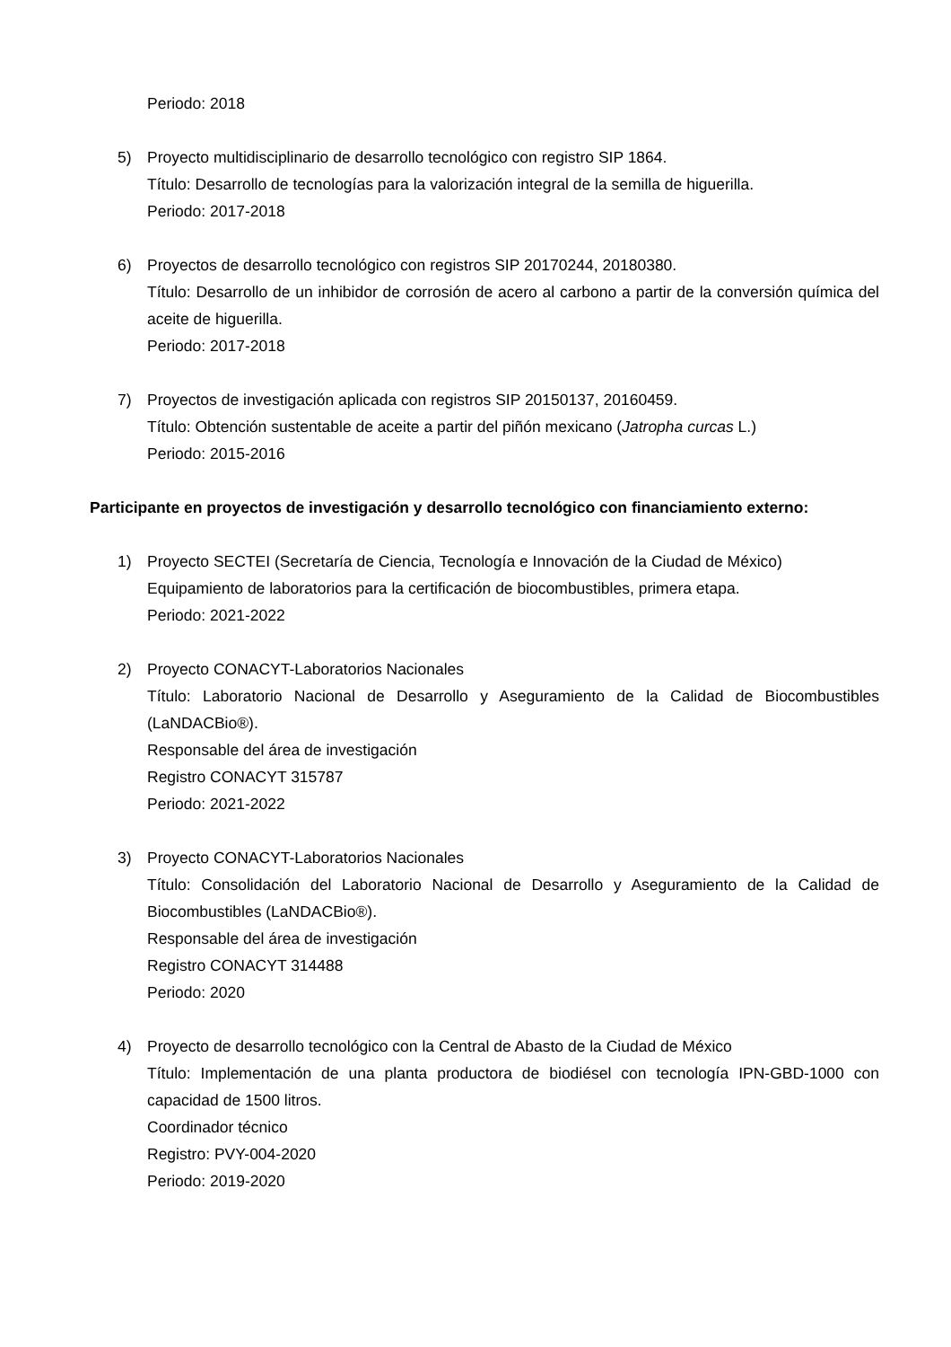Periodo: 2018
5) Proyecto multidisciplinario de desarrollo tecnológico con registro SIP 1864.
Título: Desarrollo de tecnologías para la valorización integral de la semilla de higuerilla.
Periodo: 2017-2018
6) Proyectos de desarrollo tecnológico con registros SIP 20170244, 20180380.
Título: Desarrollo de un inhibidor de corrosión de acero al carbono a partir de la conversión química del aceite de higuerilla.
Periodo: 2017-2018
7) Proyectos de investigación aplicada con registros SIP 20150137, 20160459.
Título: Obtención sustentable de aceite a partir del piñón mexicano (Jatropha curcas L.)
Periodo: 2015-2016
Participante en proyectos de investigación y desarrollo tecnológico con financiamiento externo:
1) Proyecto SECTEI (Secretaría de Ciencia, Tecnología e Innovación de la Ciudad de México)
Equipamiento de laboratorios para la certificación de biocombustibles, primera etapa.
Periodo: 2021-2022
2) Proyecto CONACYT-Laboratorios Nacionales
Título: Laboratorio Nacional de Desarrollo y Aseguramiento de la Calidad de Biocombustibles (LaNDACBio®).
Responsable del área de investigación
Registro CONACYT 315787
Periodo: 2021-2022
3) Proyecto CONACYT-Laboratorios Nacionales
Título: Consolidación del Laboratorio Nacional de Desarrollo y Aseguramiento de la Calidad de Biocombustibles (LaNDACBio®).
Responsable del área de investigación
Registro CONACYT 314488
Periodo: 2020
4) Proyecto de desarrollo tecnológico con la Central de Abasto de la Ciudad de México
Título: Implementación de una planta productora de biodiésel con tecnología IPN-GBD-1000 con capacidad de 1500 litros.
Coordinador técnico
Registro: PVY-004-2020
Periodo: 2019-2020